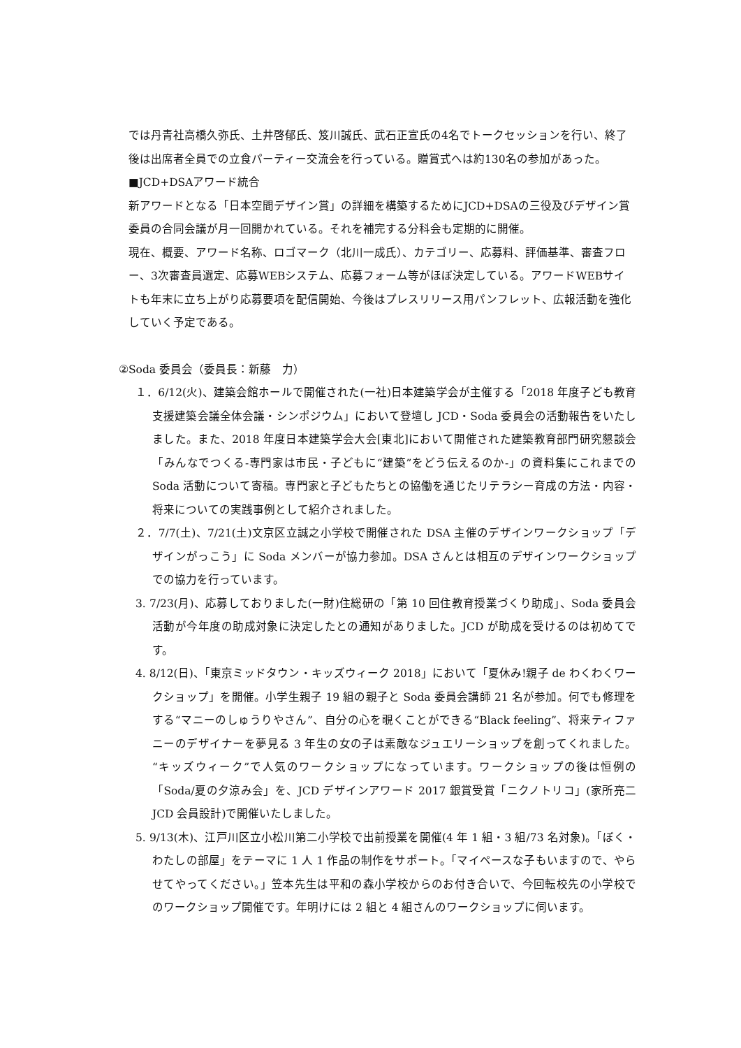では丹青社高橋久弥氏、土井啓郁氏、笈川誠氏、武石正宣氏の4名でトークセッションを行い、終了後は出席者全員での立食パーティー交流会を行っている。贈賞式へは約130名の参加があった。
■JCD+DSAアワード統合
新アワードとなる「日本空間デザイン賞」の詳細を構築するためにJCD+DSAの三役及びデザイン賞委員の合同会議が月一回開かれている。それを補完する分科会も定期的に開催。
現在、概要、アワード名称、ロゴマーク（北川一成氏）、カテゴリー、応募料、評価基準、審査フロー、3次審査員選定、応募WEBシステム、応募フォーム等がほぼ決定している。アワードWEBサイトも年末に立ち上がり応募要項を配信開始、今後はプレスリリース用パンフレット、広報活動を強化していく予定である。
②Soda 委員会（委員長：新藤　力）
１．6/12(火)、建築会館ホールで開催された(一社)日本建築学会が主催する「2018 年度子ども教育支援建築会議全体会議・シンポジウム」において登壇し JCD・Soda 委員会の活動報告をいたしました。また、2018 年度日本建築学会大会[東北]において開催された建築教育部門研究懇談会「みんなでつくる-専門家は市民・子どもに“建築”をどう伝えるのか-」の資料集にこれまでの Soda 活動について寄稿。専門家と子どもたちとの協働を通じたリテラシー育成の方法・内容・将来についての実践事例として紹介されました。
２．7/7(土)、7/21(土)文京区立誠之小学校で開催された DSA 主催のデザインワークショップ「デザインがっこう」に Soda メンバーが協力参加。DSA さんとは相互のデザインワークショップでの協力を行っています。
3. 7/23(月)、応募しておりました(一財)住総研の「第 10 回住教育授業づくり助成」、Soda 委員会活動が今年度の助成対象に決定したとの通知がありました。JCD が助成を受けるのは初めてです。
4. 8/12(日)、「東京ミッドタウン・キッズウィーク 2018」において「夏休み!親子 de わくわくワークショップ」を開催。小学生親子 19 組の親子と Soda 委員会講師 21 名が参加。何でも修理をする“マニーのしゅうりやさん”、自分の心を覗くことができる“Black feeling”、将来ティファニーのデザイナーを夢見る 3 年生の女の子は素敵なジュエリーショップを創ってくれました。“キッズウィーク”で人気のワークショップになっています。ワークショップの後は恒例の「Soda/夏の夕涼み会」を、JCD デザインアワード 2017 銀賞受賞「ニクノトリコ」(家所亮二 JCD 会員設計)で開催いたしました。
5. 9/13(木)、江戸川区立小松川第二小学校で出前授業を開催(4 年 1 組・3 組/73 名対象)。「ぼく・わたしの部屋」をテーマに 1 人 1 作品の制作をサポート。「マイペースな子もいますので、やらせてやってください。」笠本先生は平和の森小学校からのお付き合いで、今回転校先の小学校でのワークショップ開催です。年明けには 2 組と 4 組さんのワークショップに伺います。